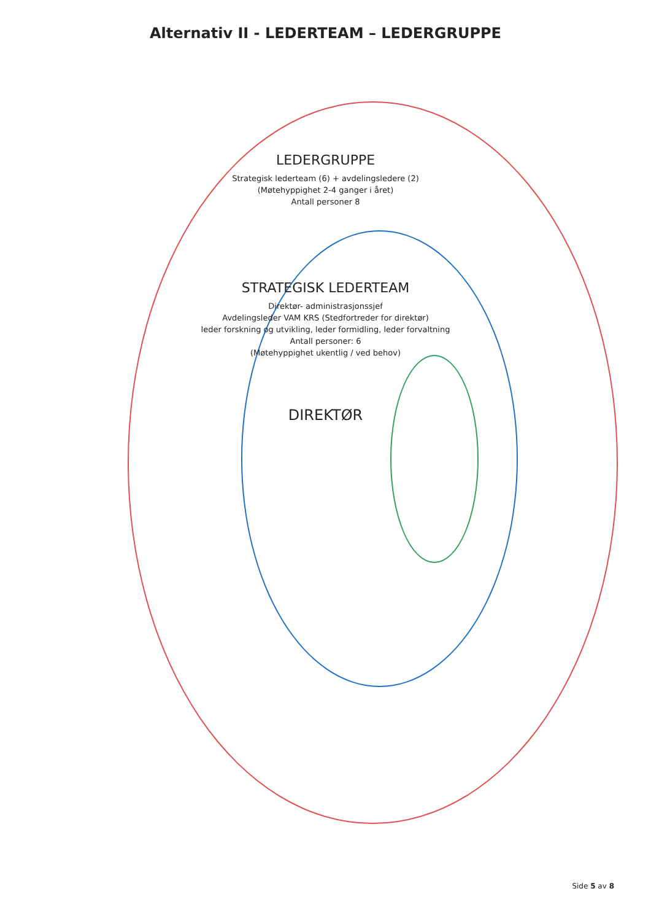Alternativ II - LEDERTEAM – LEDERGRUPPE
LEDERGRUPPE
Strategisk lederteam (6) + avdelingsledere (2)
(Møtehyppighet 2-4 ganger i året)
Antall personer 8
STRATEGISK LEDERTEAM
Direktør- administrasjonssjef
Avdelingsleder VAM KRS (Stedfortreder for direktør)
leder forskning og utvikling, leder formidling, leder forvaltning
Antall personer: 6
(Møtehyppighet ukentlig / ved behov)
DIREKTØR
Side 5 av 8